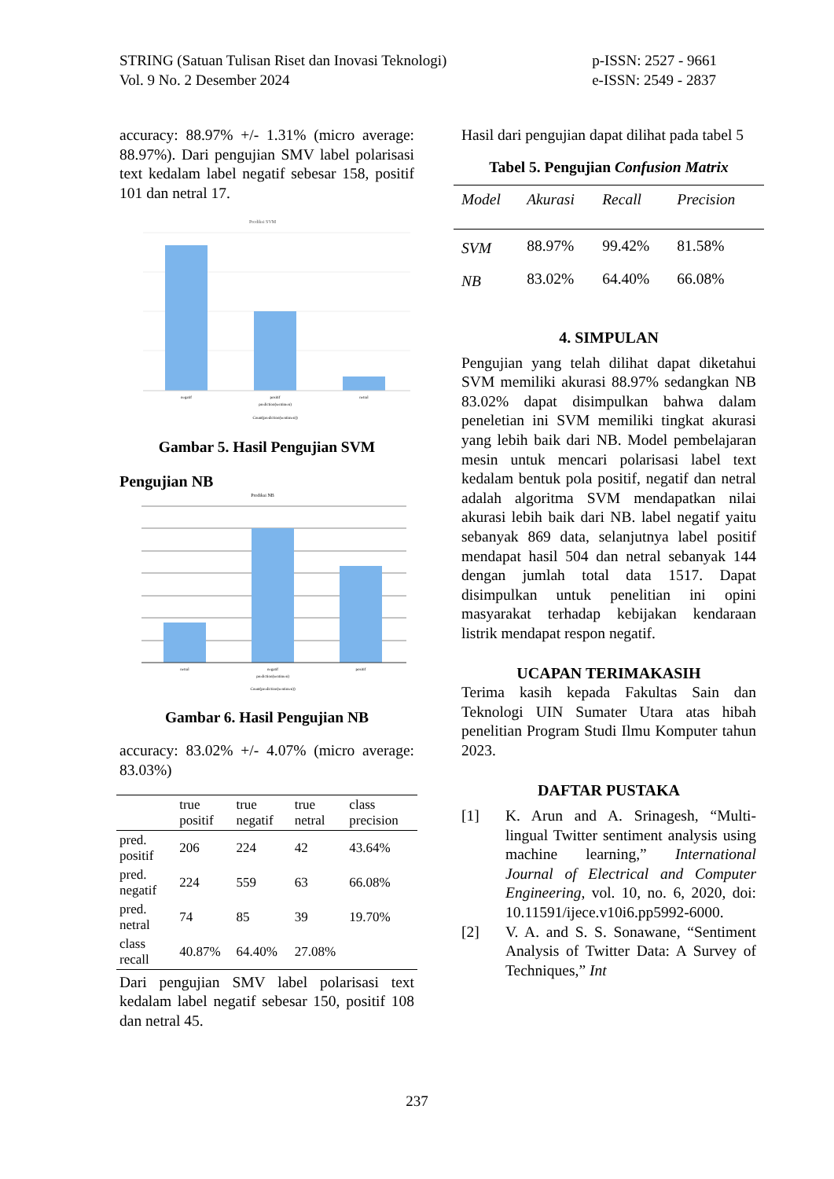STRING (Satuan Tulisan Riset dan Inovasi Teknologi)
Vol. 9 No. 2 Desember 2024
p-ISSN: 2527 - 9661
e-ISSN: 2549 - 2837
accuracy: 88.97% +/- 1.31% (micro average: 88.97%). Dari pengujian SMV label polarisasi text kedalam label negatif sebesar 158, positif 101 dan netral 17.
Prediksi SVM
negatif
positif
netral
prediction(sentimen)
Count(prediction(sentimen))
Gambar 5. Hasil Pengujian SVM
Pengujian NB
Prediksi NB
netral
negatif
positif
prediction(sentimen)
Count(prediction(sentimen))
Gambar 6. Hasil Pengujian NB
accuracy: 83.02% +/- 4.07% (micro average: 83.03%)
| | true positif | true negatif | true netral | class precision |
| --- | --- | --- | --- | --- |
| pred. positif | 206 | 224 | 42 | 43.64% |
| pred. negatif | 224 | 559 | 63 | 66.08% |
| pred. netral | 74 | 85 | 39 | 19.70% |
| class recall | 40.87% | 64.40% | 27.08% | |
Dari pengujian SMV label polarisasi text kedalam label negatif sebesar 150, positif 108 dan netral 45.
Hasil dari pengujian dapat dilihat pada tabel 5
Tabel 5. Pengujian Confusion Matrix
| Model | Akurasi | Recall | Precision |
| --- | --- | --- | --- |
| SVM | 88.97% | 99.42% | 81.58% |
| NB | 83.02% | 64.40% | 66.08% |
4. SIMPULAN
Pengujian yang telah dilihat dapat diketahui SVM memiliki akurasi 88.97% sedangkan NB 83.02% dapat disimpulkan bahwa dalam peneletian ini SVM memiliki tingkat akurasi yang lebih baik dari NB. Model pembelajaran mesin untuk mencari polarisasi label text kedalam bentuk pola positif, negatif dan netral adalah algoritma SVM mendapatkan nilai akurasi lebih baik dari NB. label negatif yaitu sebanyak 869 data, selanjutnya label positif mendapat hasil 504 dan netral sebanyak 144 dengan jumlah total data 1517. Dapat disimpulkan untuk penelitian ini opini masyarakat terhadap kebijakan kendaraan listrik mendapat respon negatif.
UCAPAN TERIMAKASIH
Terima kasih kepada Fakultas Sain dan Teknologi UIN Sumater Utara atas hibah penelitian Program Studi Ilmu Komputer tahun 2023.
DAFTAR PUSTAKA
[1] K. Arun and A. Srinagesh, “Multi-lingual Twitter sentiment analysis using machine learning,” International Journal of Electrical and Computer Engineering, vol. 10, no. 6, 2020, doi: 10.11591/ijece.v10i6.pp5992-6000.
[2] V. A. and S. S. Sonawane, “Sentiment Analysis of Twitter Data: A Survey of Techniques,” Int
237